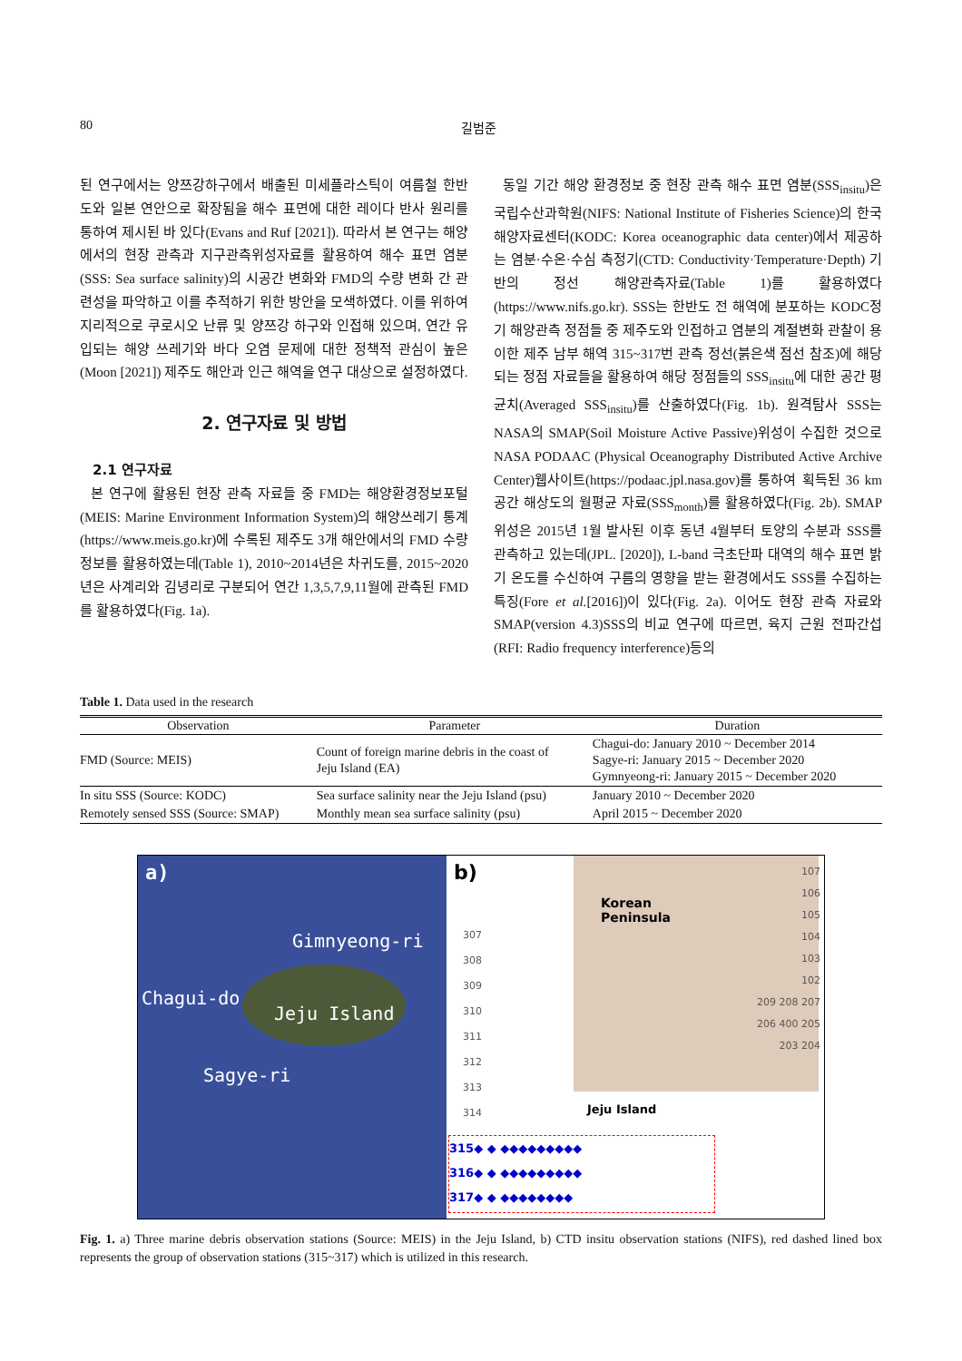80 길범준
된 연구에서는 양쯔강하구에서 배출된 미세플라스틱이 여름철 한반도와 일본 연안으로 확장됨을 해수 표면에 대한 레이다 반사 원리를 통하여 제시된 바 있다(Evans and Ruf [2021]). 따라서 본 연구는 해양에서의 현장 관측과 지구관측위성자료를 활용하여 해수 표면 염분(SSS: Sea surface salinity)의 시공간 변화와 FMD의 수량 변화 간 관련성을 파악하고 이를 추적하기 위한 방안을 모색하였다. 이를 위하여 지리적으로 쿠로시오 난류 및 양쯔강 하구와 인접해 있으며, 연간 유입되는 해양 쓰레기와 바다 오염 문제에 대한 정책적 관심이 높은(Moon [2021]) 제주도 해안과 인근 해역을 연구 대상으로 설정하였다.
2. 연구자료 및 방법
2.1 연구자료
본 연구에 활용된 현장 관측 자료들 중 FMD는 해양환경정보포털(MEIS: Marine Environment Information System)의 해양쓰레기 통계(https://www.meis.go.kr)에 수록된 제주도 3개 해안에서의 FMD 수량 정보를 활용하였는데(Table 1), 2010~2014년은 차귀도를, 2015~2020년은 사계리와 김녕리로 구분되어 연간 1,3,5,7,9,11월에 관측된 FMD를 활용하였다(Fig. 1a).
동일 기간 해양 환경정보 중 현장 관측 해수 표면 염분(SSS<sub>insitu</sub>)은 국립수산과학원(NIFS: National Institute of Fisheries Science)의 한국해양자료센터(KODC: Korea oceanographic data center)에서 제공하는 염분·수온·수심 측정기(CTD: Conductivity·Temperature·Depth) 기반의 정선 해양관측자료(Table 1)를 활용하였다(https://www.nifs.go.kr). SSS는 한반도 전 해역에 분포하는 KODC정기 해양관측 정점들 중 제주도와 인접하고 염분의 계절변화 관찰이 용이한 제주 남부 해역 315~317번 관측 정선(붉은색 점선 참조)에 해당되는 정점 자료들을 활용하여 해당 정점들의 SSS<sub>insitu</sub>에 대한 공간 평균치(Averaged SSS<sub>insitu</sub>)를 산출하였다(Fig. 1b). 원격탐사 SSS는 NASA의 SMAP(Soil Moisture Active Passive)위성이 수집한 것으로 NASA PODAAC (Physical Oceanography Distributed Active Archive Center)웹사이트(https://podaac.jpl.nasa.gov)를 통하여 획득된 36 km 공간 해상도의 월평균 자료(SSS<sub>month</sub>)를 활용하였다(Fig. 2b). SMAP 위성은 2015년 1월 발사된 이후 동년 4월부터 토양의 수분과 SSS를 관측하고 있는데(JPL. [2020]), L-band 극초단파 대역의 해수 표면 밝기 온도를 수신하여 구름의 영향을 받는 환경에서도 SSS를 수집하는 특징(Fore et al.[2016])이 있다(Fig. 2a). 이어도 현장 관측 자료와 SMAP(version 4.3)SSS의 비교 연구에 따르면, 육지 근원 전파간섭(RFI: Radio frequency interference)등의
Table 1. Data used in the research
| Observation | Parameter | Duration |
| --- | --- | --- |
| FMD (Source: MEIS) | Count of foreign marine debris in the coast of Jeju Island (EA) | Chagui-do: January 2010 ~ December 2014 Sagye-ri: January 2015 ~ December 2020 Gymnyeong-ri: January 2015 ~ December 2020 |
| In situ SSS (Source: KODC) | Sea surface salinity near the Jeju Island (psu) | January 2010 ~ December 2020 |
| Remotely sensed SSS (Source: SMAP) | Monthly mean sea surface salinity (psu) | April 2015 ~ December 2020 |
a)
Gimnyeong-ri
Chagui-do
Jeju Island
Sagye-ri
b)
Korean
Peninsula
307
308
309
310
311
312
313
314
107
106
105
104
103
102
209 208 207
206 400 205
203 204
Jeju Island
315◆ ◆ ◆◆◆◆◆◆◆◆◆
316◆ ◆ ◆◆◆◆◆◆◆◆◆
317◆ ◆ ◆◆◆◆◆◆◆◆
Fig. 1. a) Three marine debris observation stations (Source: MEIS) in the Jeju Island, b) CTD insitu observation stations (NIFS), red dashed lined box represents the group of observation stations (315~317) which is utilized in this research.